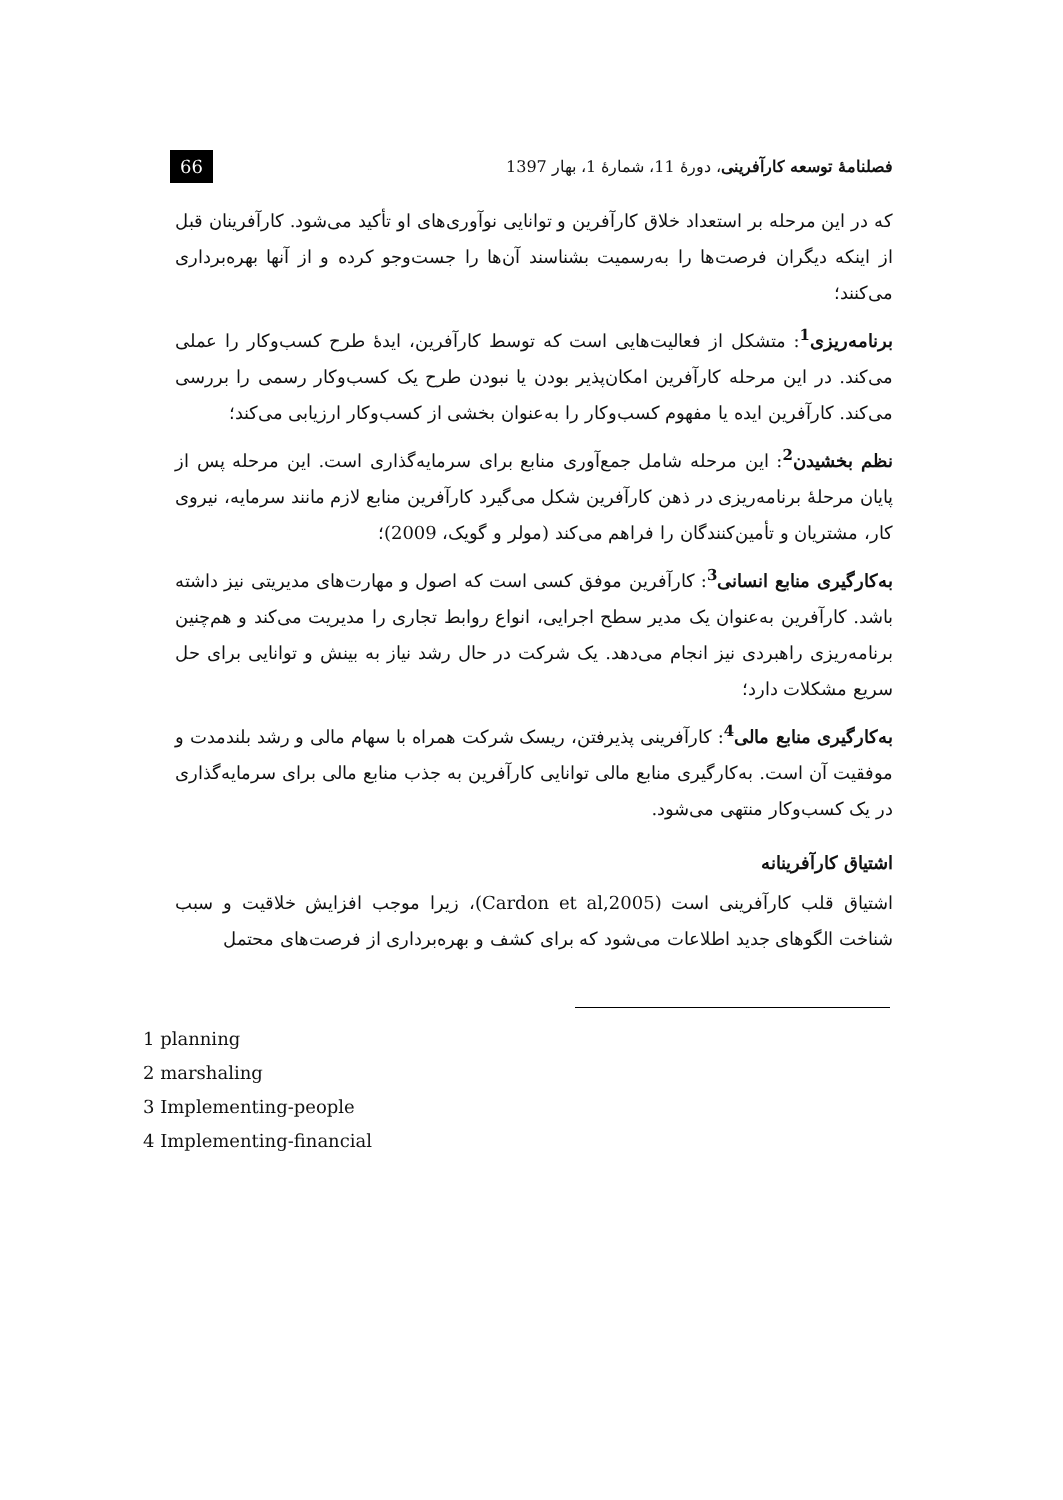فصلنامهٔ توسعه کارآفرینی، دورهٔ 11، شمارهٔ 1، بهار 1397 66
که در این مرحله بر استعداد خلاق کارآفرین و توانایی نوآوری‌های او تأکید می‌شود. کارآفرینان قبل از اینکه دیگران فرصت‌ها را به‌رسمیت بشناسند آن‌ها را جست‌وجو کرده و از آنها بهره‌برداری می‌کنند؛
برنامه‌ریزی<sup>1</sup>: متشکل از فعالیت‌هایی است که توسط کارآفرین، ایدهٔ طرح کسب‌وکار را عملی می‌کند. در این مرحله کارآفرین امکان‌پذیر بودن یا نبودن طرح یک کسب‌وکار رسمی را بررسی می‌کند. کارآفرین ایده یا مفهوم کسب‌وکار را به‌عنوان بخشی از کسب‌وکار ارزیابی می‌کند؛
نظم بخشیدن<sup>2</sup>: این مرحله شامل جمع‌آوری منابع برای سرمایه‌گذاری است. این مرحله پس از پایان مرحلهٔ برنامه‌ریزی در ذهن کارآفرین شکل می‌گیرد کارآفرین منابع لازم مانند سرمایه، نیروی کار، مشتریان و تأمین‌کنندگان را فراهم می‌کند (مولر و گویک، 2009)؛
به‌کارگیری منابع انسانی<sup>3</sup>: کارآفرین موفق کسی است که اصول و مهارت‌های مدیریتی نیز داشته باشد. کارآفرین به‌عنوان یک مدیر سطح اجرایی، انواع روابط تجاری را مدیریت می‌کند و هم‌چنین برنامه‌ریزی راهبردی نیز انجام می‌دهد. یک شرکت در حال رشد نیاز به بینش و توانایی برای حل سریع مشکلات دارد؛
به‌کارگیری منابع مالی<sup>4</sup>: کارآفرینی پذیرفتن، ریسک شرکت همراه با سهام مالی و رشد بلندمدت و موفقیت آن است. به‌کارگیری منابع مالی توانایی کارآفرین به جذب منابع مالی برای سرمایه‌گذاری در یک کسب‌وکار منتهی می‌شود.
اشتیاق کارآفرینانه
اشتیاق قلب کارآفرینی است (Cardon et al,2005)، زیرا موجب افزایش خلاقیت و سبب شناخت الگوهای جدید اطلاعات می‌شود که برای کشف و بهره‌برداری از فرصت‌های محتمل
1 planning
2 marshaling
3 Implementing-people
4 Implementing-financial